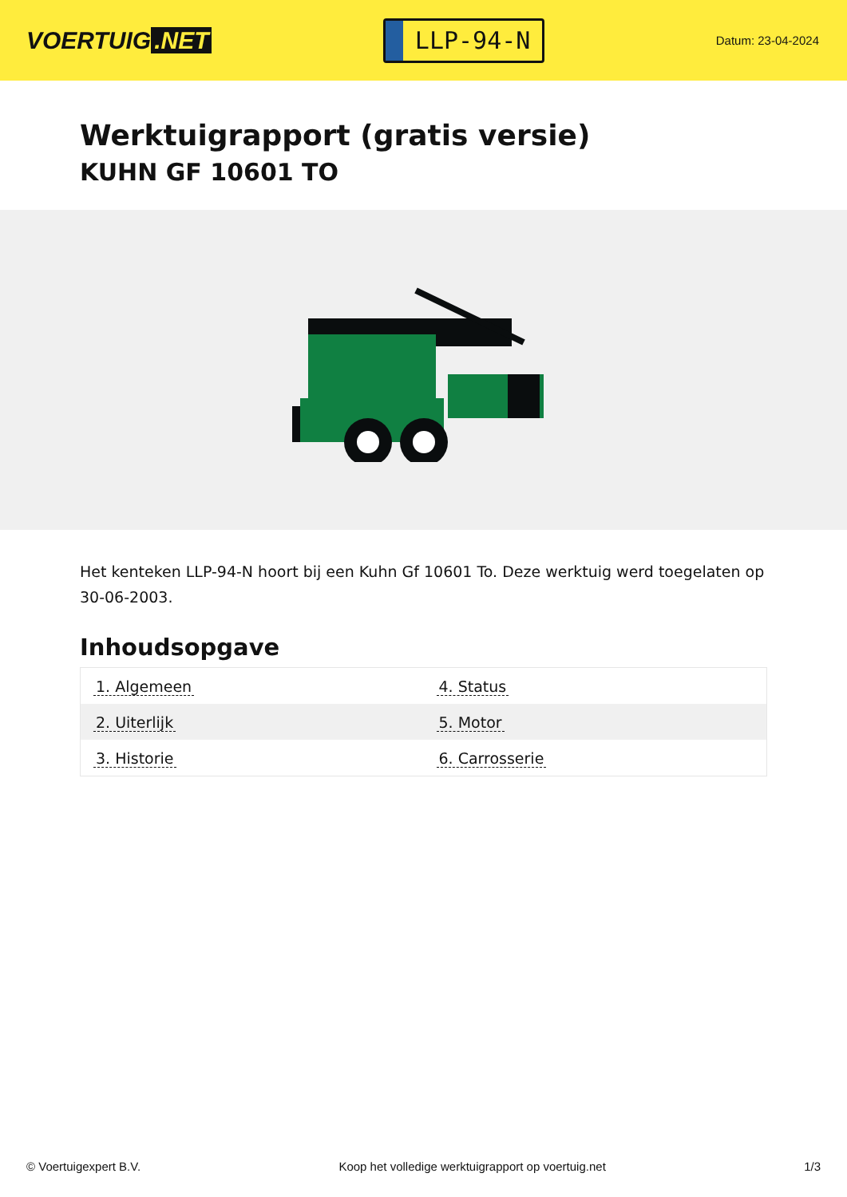VOERTUIG.NET
LLP-94-N
Datum: 23-04-2024
Werktuigrapport (gratis versie)
KUHN GF 10601 TO
Het kenteken LLP-94-N hoort bij een Kuhn Gf 10601 To. Deze werktuig werd toegelaten op 30-06-2003.
Inhoudsopgave
| 1. Algemeen | 4. Status |
| 2. Uiterlijk | 5. Motor |
| 3. Historie | 6. Carrosserie |
© Voertuigexpert B.V. Koop het volledige werktuigrapport op voertuig.net 1/3